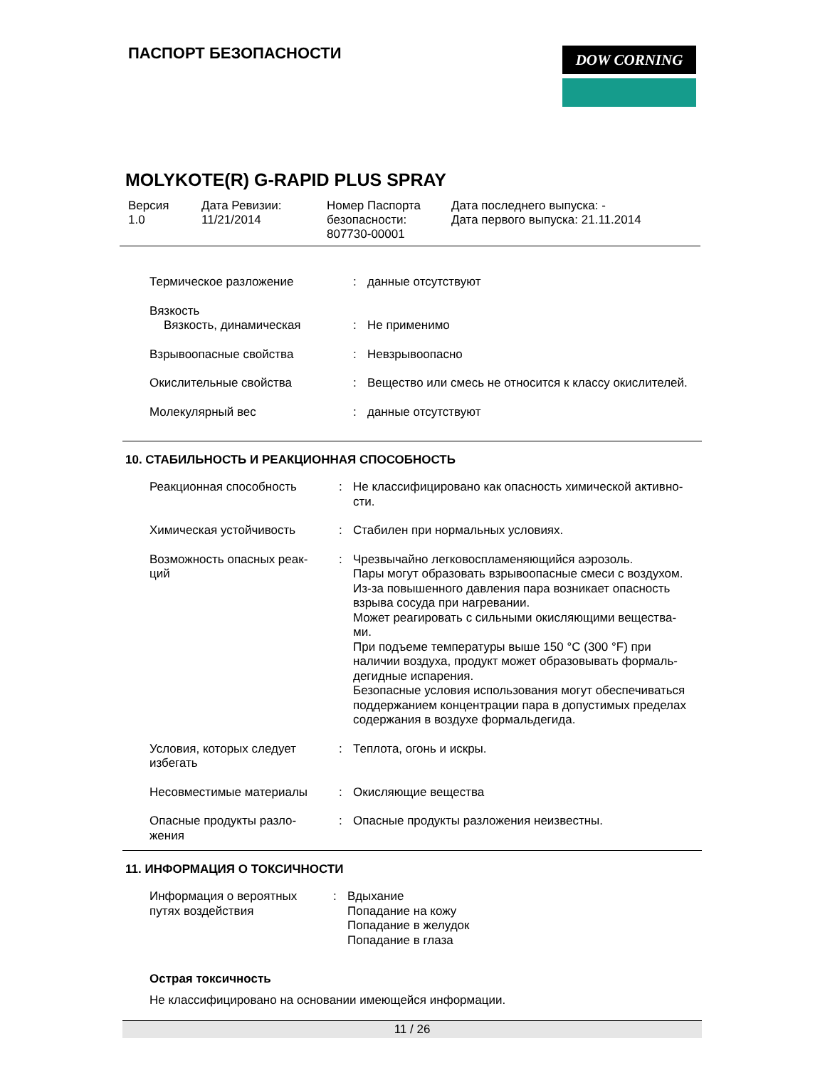ПАСПОРТ БЕЗОПАСНОСТИ
DOW CORNING
MOLYKOTE(R) G-RAPID PLUS SPRAY
Версия
1.0
Дата Ревизии:
11/21/2014
Номер Паспорта
безопасности:
807730-00001
Дата последнего выпуска: -
Дата первого выпуска: 21.11.2014
| Термическое разложение | : | данные отсутствуют |
| Вязкость | | |
| Вязкость, динамическая | : | Не применимо |
| Взрывоопасные свойства | : | Невзрывоопасно |
| Окислительные свойства | : | Вещество или смесь не относится к классу окислителей. |
| Молекулярный вес | : | данные отсутствуют |
10. СТАБИЛЬНОСТЬ И РЕАКЦИОННАЯ СПОСОБНОСТЬ
| Реакционная способность | : | Не классифицировано как опасность химической активно- сти. |
| Химическая устойчивость | : | Стабилен при нормальных условиях. |
| Возможность опасных реак- ций | : | Чрезвычайно легковоспламеняющийся аэрозоль. Пары могут образовать взрывоопасные смеси с воздухом. Из-за повышенного давления пара возникает опасность взрыва сосуда при нагревании. Может реагировать с сильными окисляющими вещества- ми. При подъеме температуры выше 150 °C (300 °F) при наличии воздуха, продукт может образовывать формаль- дегидные испарения. Безопасные условия использования могут обеспечиваться поддержанием концентрации пара в допустимых пределах содержания в воздухе формальдегида. |
| Условия, которых следует избегать | : | Теплота, огонь и искры. |
| Несовместимые материалы | : | Окисляющие вещества |
| Опасные продукты разло- жения | : | Опасные продукты разложения неизвестны. |
11. ИНФОРМАЦИЯ О ТОКСИЧНОСТИ
| Информация о вероятных путях воздействия | : | Вдыхание Попадание на кожу Попадание в желудок Попадание в глаза |
Острая токсичность
Не классифицировано на основании имеющейся информации.
11 / 26